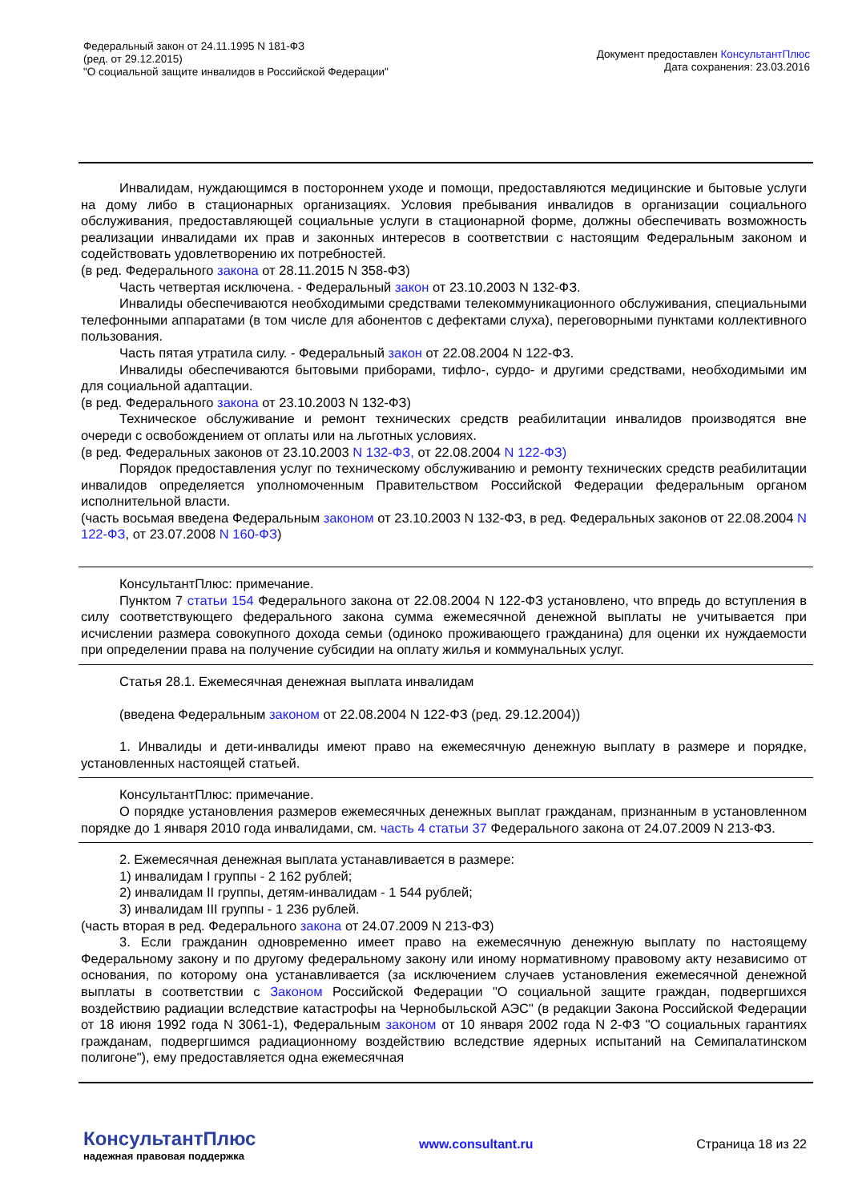Федеральный закон от 24.11.1995 N 181-ФЗ
(ред. от 29.12.2015)
"О социальной защите инвалидов в Российской Федерации"
Документ предоставлен КонсультантПлюс
Дата сохранения: 23.03.2016
Инвалидам, нуждающимся в постороннем уходе и помощи, предоставляются медицинские и бытовые услуги на дому либо в стационарных организациях. Условия пребывания инвалидов в организации социального обслуживания, предоставляющей социальные услуги в стационарной форме, должны обеспечивать возможность реализации инвалидами их прав и законных интересов в соответствии с настоящим Федеральным законом и содействовать удовлетворению их потребностей.
(в ред. Федерального закона от 28.11.2015 N 358-ФЗ)
Часть четвертая исключена. - Федеральный закон от 23.10.2003 N 132-ФЗ.
Инвалиды обеспечиваются необходимыми средствами телекоммуникационного обслуживания, специальными телефонными аппаратами (в том числе для абонентов с дефектами слуха), переговорными пунктами коллективного пользования.
Часть пятая утратила силу. - Федеральный закон от 22.08.2004 N 122-ФЗ.
Инвалиды обеспечиваются бытовыми приборами, тифло-, сурдо- и другими средствами, необходимыми им для социальной адаптации.
(в ред. Федерального закона от 23.10.2003 N 132-ФЗ)
Техническое обслуживание и ремонт технических средств реабилитации инвалидов производятся вне очереди с освобождением от оплаты или на льготных условиях.
(в ред. Федеральных законов от 23.10.2003 N 132-ФЗ, от 22.08.2004 N 122-ФЗ)
Порядок предоставления услуг по техническому обслуживанию и ремонту технических средств реабилитации инвалидов определяется уполномоченным Правительством Российской Федерации федеральным органом исполнительной власти.
(часть восьмая введена Федеральным законом от 23.10.2003 N 132-ФЗ, в ред. Федеральных законов от 22.08.2004 N 122-ФЗ, от 23.07.2008 N 160-ФЗ)
КонсультантПлюс: примечание.
Пунктом 7 статьи 154 Федерального закона от 22.08.2004 N 122-ФЗ установлено, что впредь до вступления в силу соответствующего федерального закона сумма ежемесячной денежной выплаты не учитывается при исчислении размера совокупного дохода семьи (одиноко проживающего гражданина) для оценки их нуждаемости при определении права на получение субсидии на оплату жилья и коммунальных услуг.
Статья 28.1. Ежемесячная денежная выплата инвалидам
(введена Федеральным законом от 22.08.2004 N 122-ФЗ (ред. 29.12.2004))
1. Инвалиды и дети-инвалиды имеют право на ежемесячную денежную выплату в размере и порядке, установленных настоящей статьей.
КонсультантПлюс: примечание.
О порядке установления размеров ежемесячных денежных выплат гражданам, признанным в установленном порядке до 1 января 2010 года инвалидами, см. часть 4 статьи 37 Федерального закона от 24.07.2009 N 213-ФЗ.
2. Ежемесячная денежная выплата устанавливается в размере:
1) инвалидам I группы - 2 162 рублей;
2) инвалидам II группы, детям-инвалидам - 1 544 рублей;
3) инвалидам III группы - 1 236 рублей.
(часть вторая в ред. Федерального закона от 24.07.2009 N 213-ФЗ)
3. Если гражданин одновременно имеет право на ежемесячную денежную выплату по настоящему Федеральному закону и по другому федеральному закону или иному нормативному правовому акту независимо от основания, по которому она устанавливается (за исключением случаев установления ежемесячной денежной выплаты в соответствии с Законом Российской Федерации "О социальной защите граждан, подвергшихся воздействию радиации вследствие катастрофы на Чернобыльской АЭС" (в редакции Закона Российской Федерации от 18 июня 1992 года N 3061-1), Федеральным законом от 10 января 2002 года N 2-ФЗ "О социальных гарантиях гражданам, подвергшимся радиационному воздействию вследствие ядерных испытаний на Семипалатинском полигоне"), ему предоставляется одна ежемесячная
КонсультантПлюс
надежная правовая поддержка
www.consultant.ru Страница 18 из 22